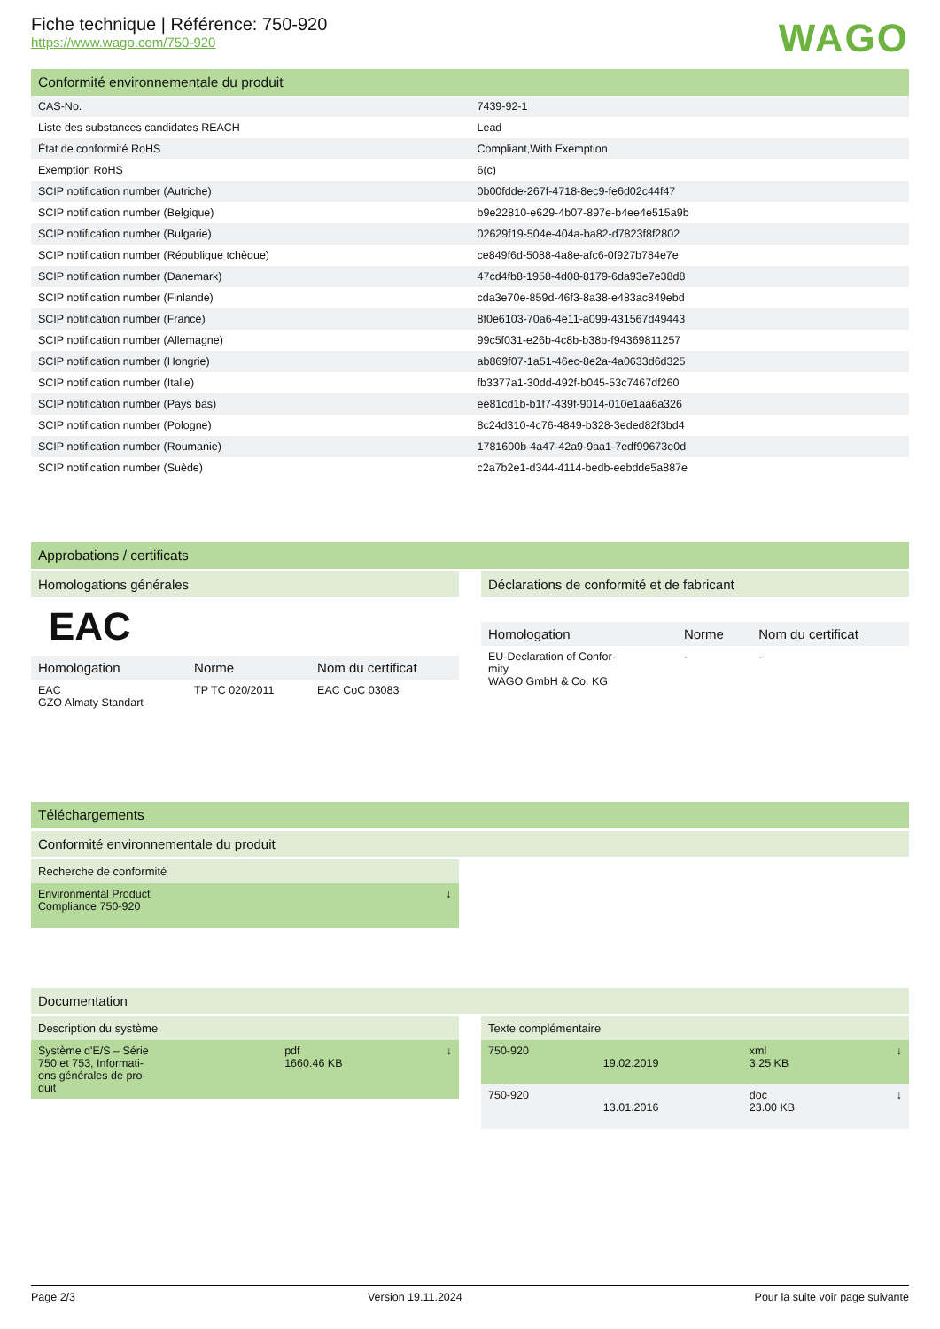Fiche technique | Référence: 750-920
https://www.wago.com/750-920
WAGO
Conformité environnementale du produit
| CAS-No. | 7439-92-1 |
| Liste des substances candidates REACH | Lead |
| État de conformité RoHS | Compliant,With Exemption |
| Exemption RoHS | 6(c) |
| SCIP notification number (Autriche) | 0b00fdde-267f-4718-8ec9-fe6d02c44f47 |
| SCIP notification number (Belgique) | b9e22810-e629-4b07-897e-b4ee4e515a9b |
| SCIP notification number (Bulgarie) | 02629f19-504e-404a-ba82-d7823f8f2802 |
| SCIP notification number (République tchèque) | ce849f6d-5088-4a8e-afc6-0f927b784e7e |
| SCIP notification number (Danemark) | 47cd4fb8-1958-4d08-8179-6da93e7e38d8 |
| SCIP notification number (Finlande) | cda3e70e-859d-46f3-8a38-e483ac849ebd |
| SCIP notification number (France) | 8f0e6103-70a6-4e11-a099-431567d49443 |
| SCIP notification number (Allemagne) | 99c5f031-e26b-4c8b-b38b-f94369811257 |
| SCIP notification number (Hongrie) | ab869f07-1a51-46ec-8e2a-4a0633d6d325 |
| SCIP notification number (Italie) | fb3377a1-30dd-492f-b045-53c7467df260 |
| SCIP notification number (Pays bas) | ee81cd1b-b1f7-439f-9014-010e1aa6a326 |
| SCIP notification number (Pologne) | 8c24d310-4c76-4849-b328-3eded82f3bd4 |
| SCIP notification number (Roumanie) | 1781600b-4a47-42a9-9aa1-7edf99673e0d |
| SCIP notification number (Suède) | c2a7b2e1-d344-4114-bedb-eebdde5a887e |
Approbations / certificats
Homologations générales
EAC
| Homologation | Norme | Nom du certificat |
| --- | --- | --- |
| EAC GZO Almaty Standart | TP TC 020/2011 | EAC CoC 03083 |
Déclarations de conformité et de fabricant
| Homologation | Norme | Nom du certificat |
| --- | --- | --- |
| EU-Declaration of Confor- mity WAGO GmbH & Co. KG | - | - |
Téléchargements
Conformité environnementale du produit
Recherche de conformité
| Environmental Product Compliance 750-920 | ↓ |
Documentation
Description du système
| Système d'E/S – Série 750 et 753, Informati- ons générales de pro- duit | pdf 1660.46 KB | ↓ |
Texte complémentaire
| 750-920 | 19.02.2019 | xml 3.25 KB | ↓ |
| 750-920 | 13.01.2016 | doc 23.00 KB | ↓ |
Page 2/3 Version 19.11.2024 Pour la suite voir page suivante